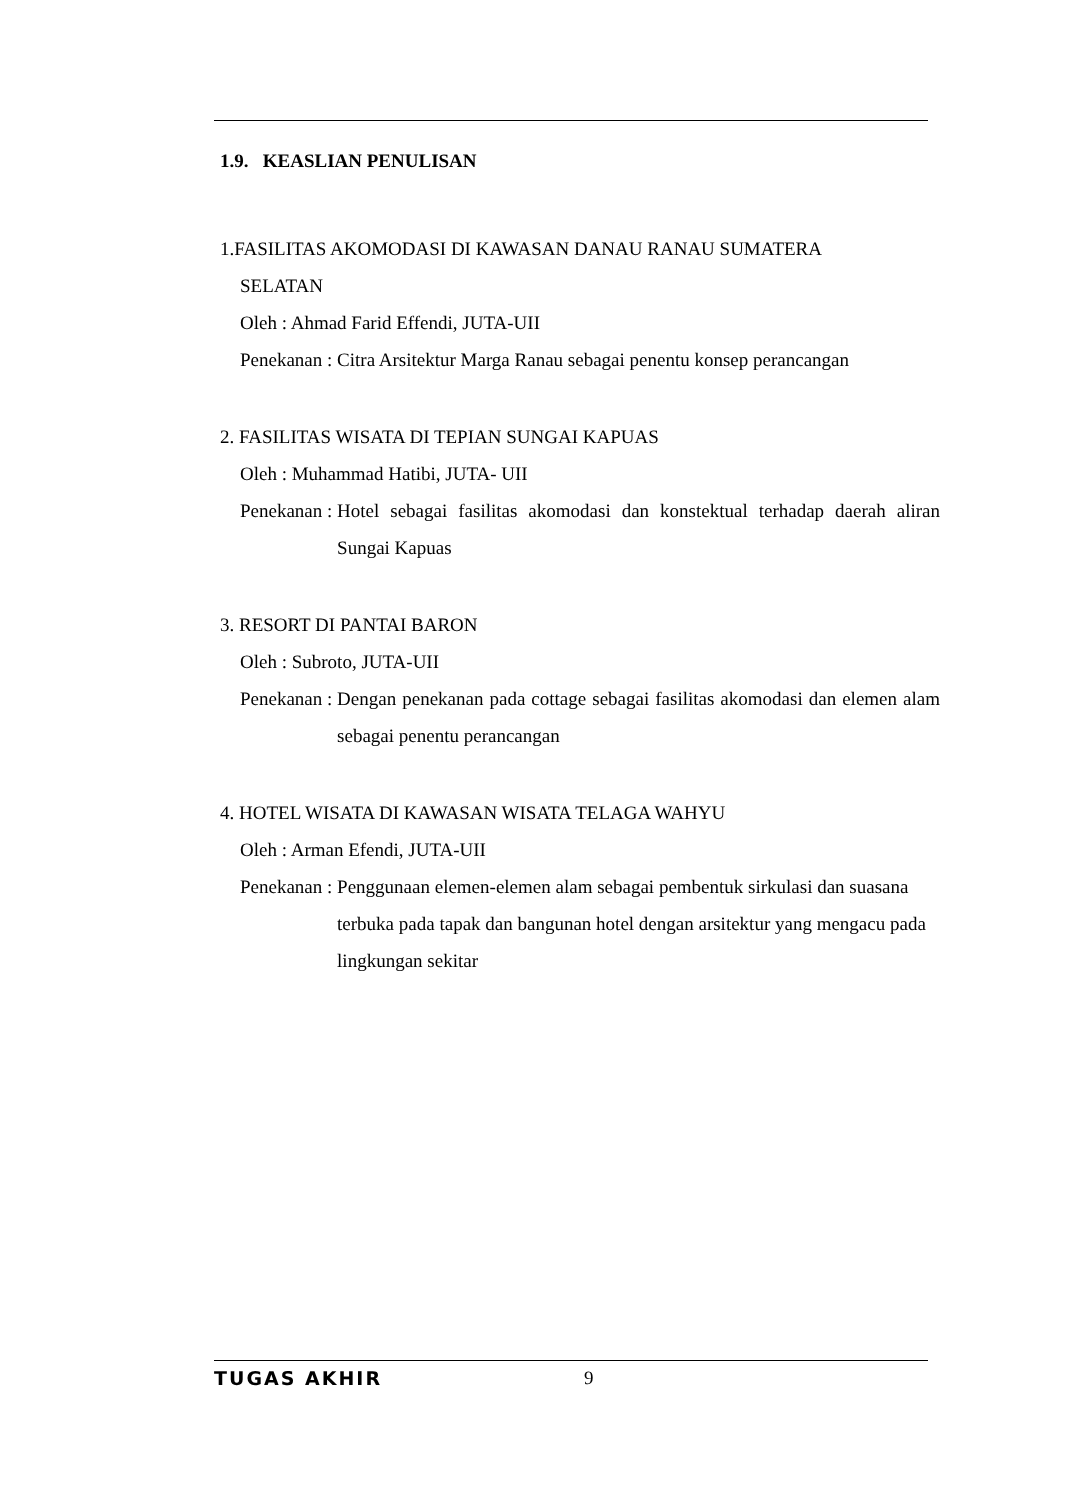1.9. KEASLIAN PENULISAN
1.FASILITAS AKOMODASI DI KAWASAN DANAU RANAU SUMATERA
SELATAN
Oleh : Ahmad Farid Effendi, JUTA-UII
Penekanan : Citra Arsitektur Marga Ranau sebagai penentu konsep perancangan
2. FASILITAS WISATA DI TEPIAN SUNGAI KAPUAS
Oleh : Muhammad Hatibi, JUTA- UII
Penekanan : Hotel sebagai fasilitas akomodasi dan konstektual terhadap daerah aliran Sungai Kapuas
3. RESORT DI PANTAI BARON
Oleh : Subroto, JUTA-UII
Penekanan : Dengan penekanan pada cottage sebagai fasilitas akomodasi dan elemen alam sebagai penentu perancangan
4. HOTEL WISATA DI KAWASAN WISATA TELAGA WAHYU
Oleh : Arman Efendi, JUTA-UII
Penekanan : Penggunaan elemen-elemen alam sebagai pembentuk sirkulasi dan suasana terbuka pada tapak dan bangunan hotel dengan arsitektur yang mengacu pada lingkungan sekitar
TUGAS AKHIR 9